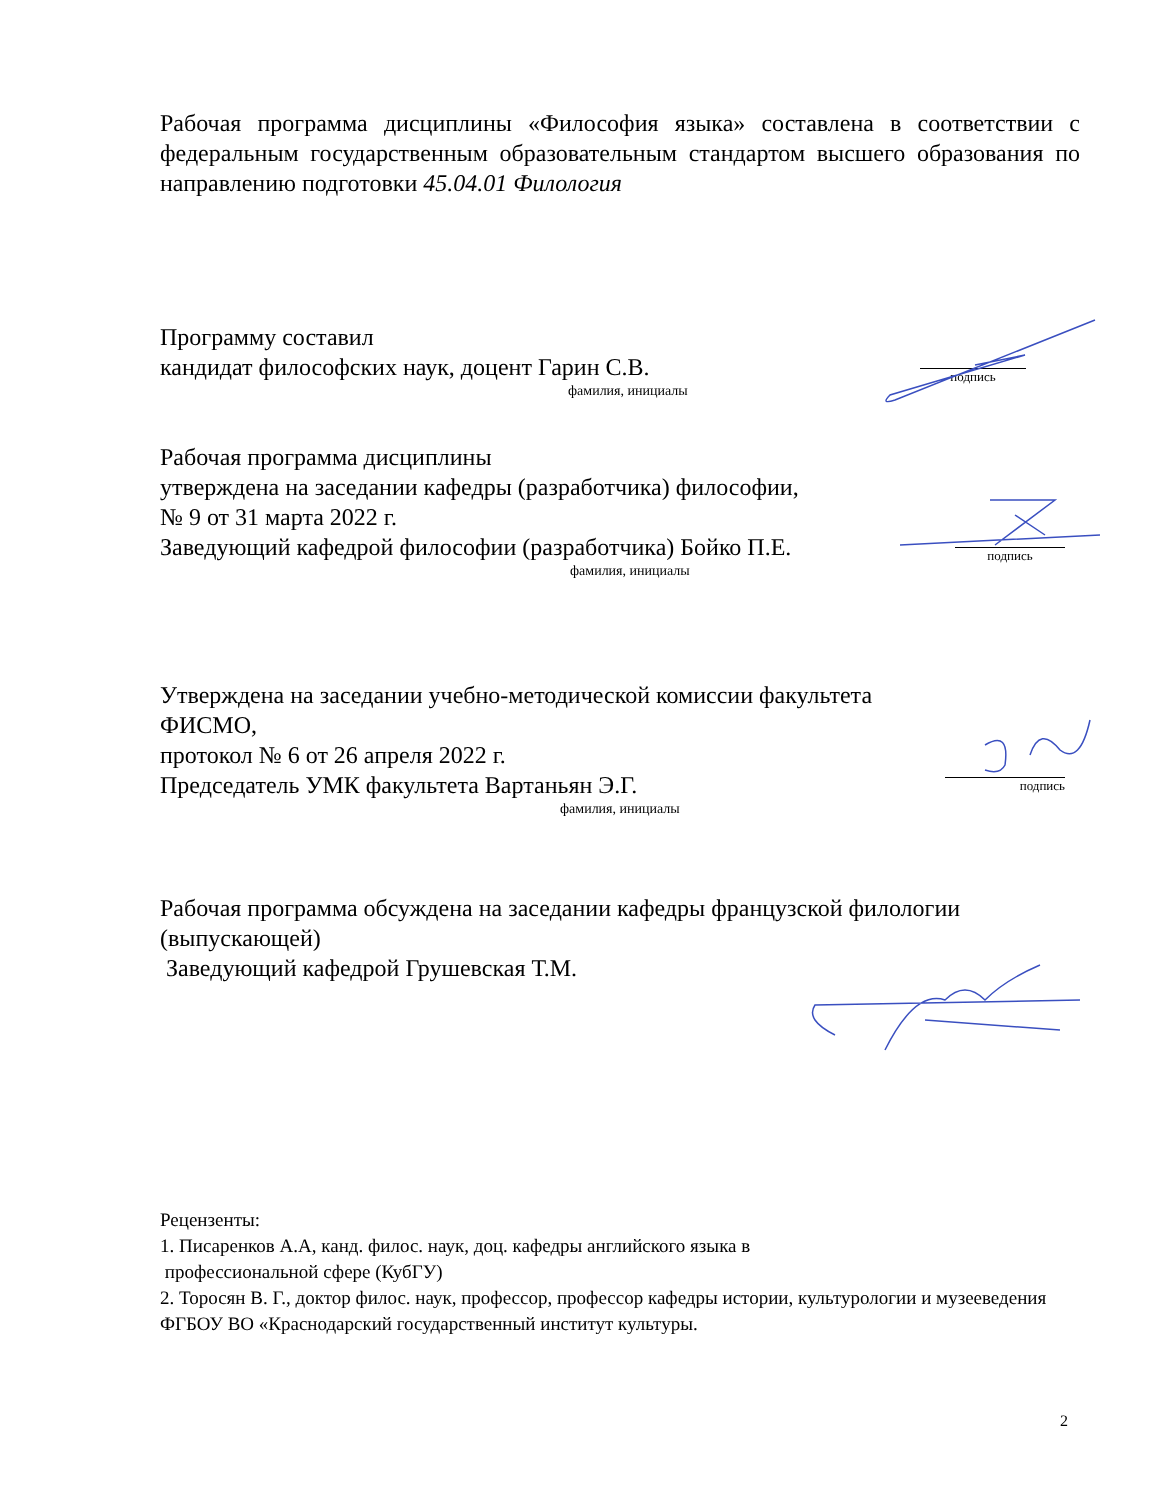Рабочая программа дисциплины «Философия языка» составлена в соответствии с федеральным государственным образовательным стандартом высшего образования по направлению подготовки 45.04.01 Филология
Программу составил
кандидат философских наук, доцент Гарин С.В.
фамилия, инициалы
подпись
Рабочая программа дисциплины
утверждена на заседании кафедры (разработчика) философии,
№ 9 от 31 марта 2022 г.
Заведующий кафедрой философии (разработчика) Бойко П.Е.
фамилия, инициалы
подпись
Утверждена на заседании учебно-методической комиссии факультета
ФИСМО,
протокол № 6 от 26 апреля 2022 г.
Председатель УМК факультета Вартаньян Э.Г.
фамилия, инициалы
подпись
Рабочая программа обсуждена на заседании кафедры французской филологии (выпускающей)
Заведующий кафедрой Грушевская Т.М.
Рецензенты:
1. Писаренков А.А, канд. филос. наук, доц. кафедры английского языка в
профессиональной сфере (КубГУ)
2. Торосян В. Г., доктор филос. наук, профессор, профессор кафедры истории, культурологии и музееведения ФГБОУ ВО «Краснодарский государственный институт культуры.
2